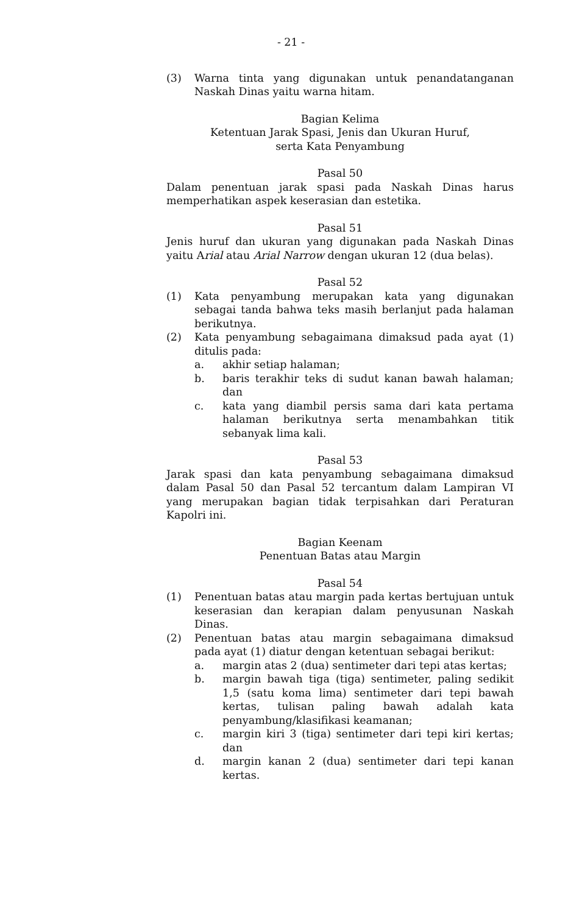- 21 -
(3) Warna tinta yang digunakan untuk penandatanganan Naskah Dinas yaitu warna hitam.
Bagian Kelima
Ketentuan Jarak Spasi, Jenis dan Ukuran Huruf,
serta Kata Penyambung
Pasal 50
Dalam penentuan jarak spasi pada Naskah Dinas harus memperhatikan aspek keserasian dan estetika.
Pasal 51
Jenis huruf dan ukuran yang digunakan pada Naskah Dinas yaitu Arial atau Arial Narrow dengan ukuran 12 (dua belas).
Pasal 52
(1) Kata penyambung merupakan kata yang digunakan sebagai tanda bahwa teks masih berlanjut pada halaman berikutnya.
(2) Kata penyambung sebagaimana dimaksud pada ayat (1) ditulis pada:
a. akhir setiap halaman;
b. baris terakhir teks di sudut kanan bawah halaman; dan
c. kata yang diambil persis sama dari kata pertama halaman berikutnya serta menambahkan titik sebanyak lima kali.
Pasal 53
Jarak spasi dan kata penyambung sebagaimana dimaksud dalam Pasal 50 dan Pasal 52 tercantum dalam Lampiran VI yang merupakan bagian tidak terpisahkan dari Peraturan Kapolri ini.
Bagian Keenam
Penentuan Batas atau Margin
Pasal 54
(1) Penentuan batas atau margin pada kertas bertujuan untuk keserasian dan kerapian dalam penyusunan Naskah Dinas.
(2) Penentuan batas atau margin sebagaimana dimaksud pada ayat (1) diatur dengan ketentuan sebagai berikut:
a. margin atas 2 (dua) sentimeter dari tepi atas kertas;
b. margin bawah tiga (tiga) sentimeter, paling sedikit 1,5 (satu koma lima) sentimeter dari tepi bawah kertas, tulisan paling bawah adalah kata penyambung/klasifikasi keamanan;
c. margin kiri 3 (tiga) sentimeter dari tepi kiri kertas; dan
d. margin kanan 2 (dua) sentimeter dari tepi kanan kertas.